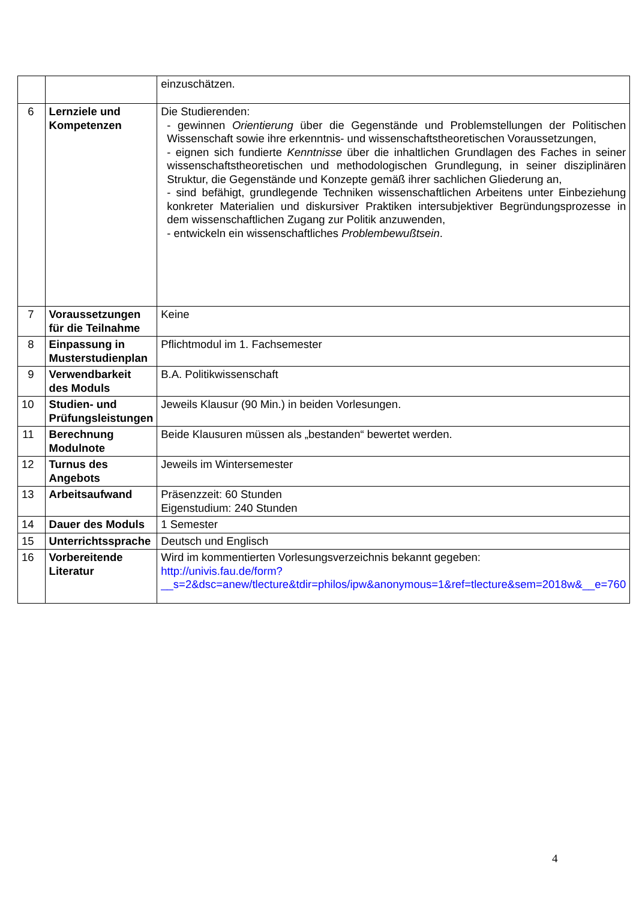| | | einzuschätzen. |
| 6 | Lernziele und Kompetenzen | Die Studierenden: - gewinnen Orientierung über die Gegenstände und Problemstellungen der Politischen Wissenschaft sowie ihre erkenntnis- und wissenschaftstheoretischen Voraussetzungen, - eignen sich fundierte Kenntnisse über die inhaltlichen Grundlagen des Faches in seiner wissenschaftstheoretischen und methodologischen Grundlegung, in seiner disziplinären Struktur, die Gegenstände und Konzepte gemäß ihrer sachlichen Gliederung an, - sind befähigt, grundlegende Techniken wissenschaftlichen Arbeitens unter Einbeziehung konkreter Materialien und diskursiver Praktiken intersubjektiver Begründungsprozesse in dem wissenschaftlichen Zugang zur Politik anzuwenden, - entwickeln ein wissenschaftliches Problembewußtsein . |
| 7 | Voraussetzungen für die Teilnahme | Keine |
| 8 | Einpassung in Musterstudienplan | Pflichtmodul im 1. Fachsemester |
| 9 | Verwendbarkeit des Moduls | B.A. Politikwissenschaft |
| 10 | Studien- und Prüfungsleistungen | Jeweils Klausur (90 Min.) in beiden Vorlesungen. |
| 11 | Berechnung Modulnote | Beide Klausuren müssen als „bestanden“ bewertet werden. |
| 12 | Turnus des Angebots | Jeweils im Wintersemester |
| 13 | Arbeitsaufwand | Präsenzzeit: 60 Stunden Eigenstudium: 240 Stunden |
| 14 | Dauer des Moduls | 1 Semester |
| 15 | Unterrichtssprache | Deutsch und Englisch |
| 16 | Vorbereitende Literatur | Wird im kommentierten Vorlesungsverzeichnis bekannt gegeben: http://univis.fau.de/form?__s=2&dsc=anew/tlecture&tdir=philos/ipw&anonymous=1&ref=tlecture&sem=2018w&__e=760 |
4